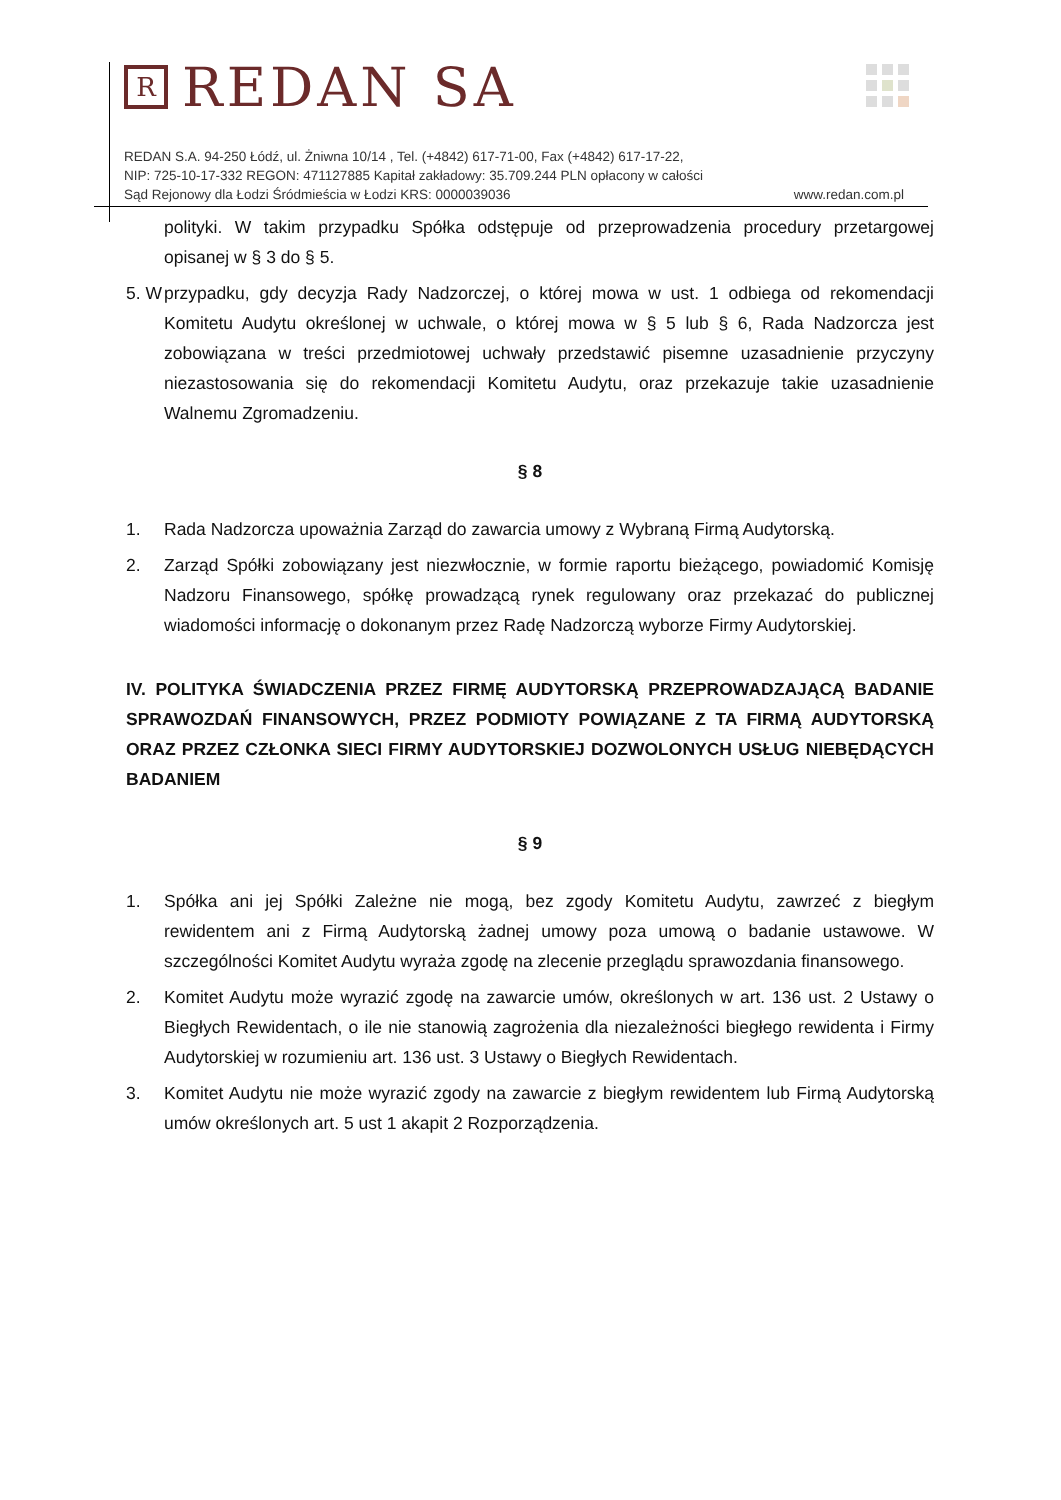R
REDAN SA
REDAN S.A. 94-250 Łódź, ul. Żniwna 10/14 , Tel. (+4842) 617-71-00, Fax (+4842) 617-17-22,
NIP: 725-10-17-332 REGON: 471127885 Kapitał zakładowy: 35.709.244 PLN opłacony w całości
Sąd Rejonowy dla Łodzi Śródmieścia w Łodzi KRS: 0000039036 www.redan.com.pl
polityki. W takim przypadku Spółka odstępuje od przeprowadzenia procedury przetargowej opisanej w § 3 do § 5.
5. W przypadku, gdy decyzja Rady Nadzorczej, o której mowa w ust. 1 odbiega od rekomendacji Komitetu Audytu określonej w uchwale, o której mowa w § 5 lub § 6, Rada Nadzorcza jest zobowiązana w treści przedmiotowej uchwały przedstawić pisemne uzasadnienie przyczyny niezastosowania się do rekomendacji Komitetu Audytu, oraz przekazuje takie uzasadnienie Walnemu Zgromadzeniu.
§ 8
1. Rada Nadzorcza upoważnia Zarząd do zawarcia umowy z Wybraną Firmą Audytorską.
2. Zarząd Spółki zobowiązany jest niezwłocznie, w formie raportu bieżącego, powiadomić Komisję Nadzoru Finansowego, spółkę prowadzącą rynek regulowany oraz przekazać do publicznej wiadomości informację o dokonanym przez Radę Nadzorczą wyborze Firmy Audytorskiej.
IV. POLITYKA ŚWIADCZENIA PRZEZ FIRMĘ AUDYTORSKĄ PRZEPROWADZAJĄCĄ BADANIE SPRAWOZDAŃ FINANSOWYCH, PRZEZ PODMIOTY POWIĄZANE Z TA FIRMĄ AUDYTORSKĄ ORAZ PRZEZ CZŁONKA SIECI FIRMY AUDYTORSKIEJ DOZWOLONYCH USŁUG NIEBĘDĄCYCH BADANIEM
§ 9
1. Spółka ani jej Spółki Zależne nie mogą, bez zgody Komitetu Audytu, zawrzeć z biegłym rewidentem ani z Firmą Audytorską żadnej umowy poza umową o badanie ustawowe. W szczególności Komitet Audytu wyraża zgodę na zlecenie przeglądu sprawozdania finansowego.
2. Komitet Audytu może wyrazić zgodę na zawarcie umów, określonych w art. 136 ust. 2 Ustawy o Biegłych Rewidentach, o ile nie stanowią zagrożenia dla niezależności biegłego rewidenta i Firmy Audytorskiej w rozumieniu art. 136 ust. 3 Ustawy o Biegłych Rewidentach.
3. Komitet Audytu nie może wyrazić zgody na zawarcie z biegłym rewidentem lub Firmą Audytorską umów określonych art. 5 ust 1 akapit 2 Rozporządzenia.